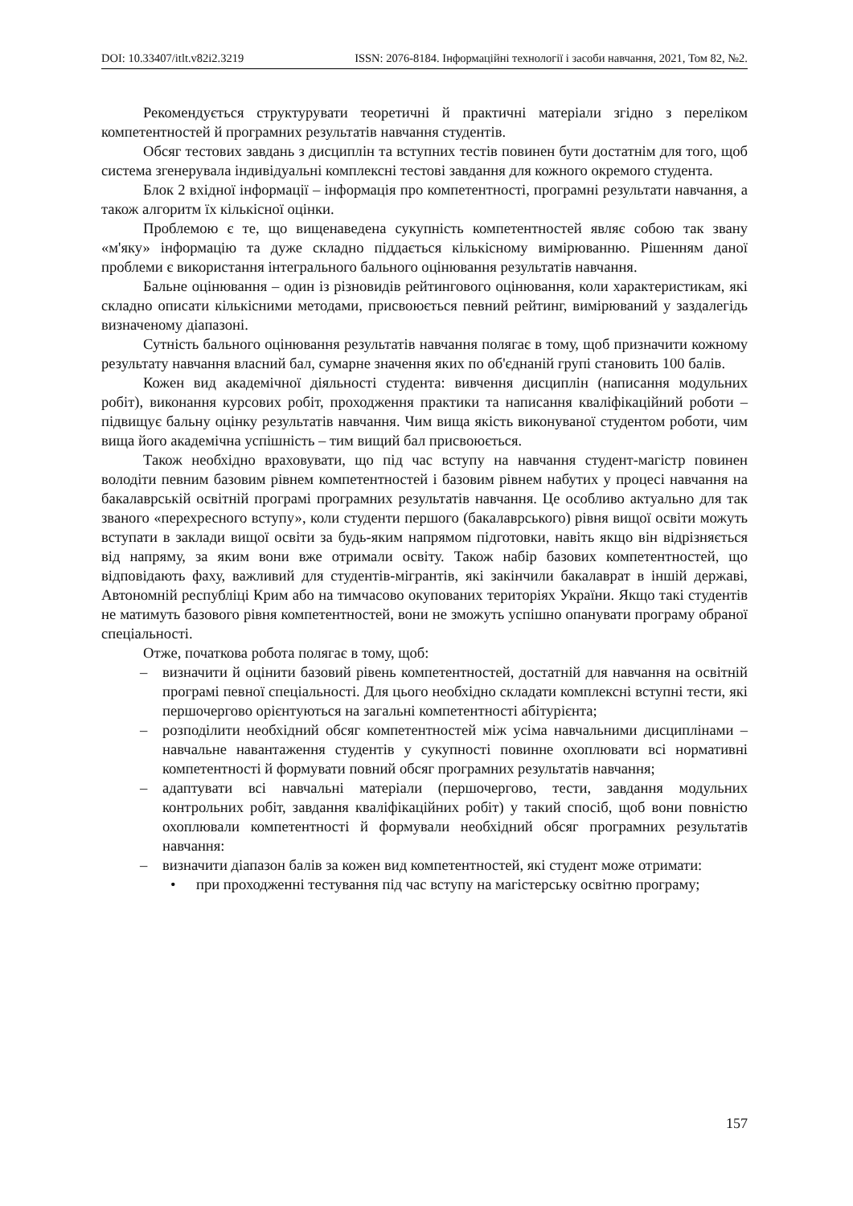DOI: 10.33407/itlt.v82i2.3219 ISSN: 2076-8184. Інформаційні технології і засоби навчання, 2021, Том 82, №2.
Рекомендується структурувати теоретичні й практичні матеріали згідно з переліком компетентностей й програмних результатів навчання студентів.
Обсяг тестових завдань з дисциплін та вступних тестів повинен бути достатнім для того, щоб система згенерувала індивідуальні комплексні тестові завдання для кожного окремого студента.
Блок 2 вхідної інформації – інформація про компетентності, програмні результати навчання, а також алгоритм їх кількісної оцінки.
Проблемою є те, що вищенаведена сукупність компетентностей являє собою так звану «м'яку» інформацію та дуже складно піддається кількісному вимірюванню. Рішенням даної проблеми є використання інтегрального бального оцінювання результатів навчання.
Бальне оцінювання – один із різновидів рейтингового оцінювання, коли характеристикам, які складно описати кількісними методами, присвоюється певний рейтинг, вимірюваний у заздалегідь визначеному діапазоні.
Сутність бального оцінювання результатів навчання полягає в тому, щоб призначити кожному результату навчання власний бал, сумарне значення яких по об'єднаній групі становить 100 балів.
Кожен вид академічної діяльності студента: вивчення дисциплін (написання модульних робіт), виконання курсових робіт, проходження практики та написання кваліфікаційний роботи – підвищує бальну оцінку результатів навчання. Чим вища якість виконуваної студентом роботи, чим вища його академічна успішність – тим вищий бал присвоюється.
Також необхідно враховувати, що під час вступу на навчання студент-магістр повинен володіти певним базовим рівнем компетентностей і базовим рівнем набутих у процесі навчання на бакалаврській освітній програмі програмних результатів навчання. Це особливо актуально для так званого «перехресного вступу», коли студенти першого (бакалаврського) рівня вищої освіти можуть вступати в заклади вищої освіти за будь-яким напрямом підготовки, навіть якщо він відрізняється від напряму, за яким вони вже отримали освіту. Також набір базових компетентностей, що відповідають фаху, важливий для студентів-мігрантів, які закінчили бакалаврат в іншій державі, Автономній республіці Крим або на тимчасово окупованих територіях України. Якщо такі студентів не матимуть базового рівня компетентностей, вони не зможуть успішно опанувати програму обраної спеціальності.
Отже, початкова робота полягає в тому, щоб:
– визначити й оцінити базовий рівень компетентностей, достатній для навчання на освітній програмі певної спеціальності. Для цього необхідно складати комплексні вступні тести, які першочергово орієнтуються на загальні компетентності абітурієнта;
– розподілити необхідний обсяг компетентностей між усіма навчальними дисциплінами – навчальне навантаження студентів у сукупності повинне охоплювати всі нормативні компетентності й формувати повний обсяг програмних результатів навчання;
– адаптувати всі навчальні матеріали (першочергово, тести, завдання модульних контрольних робіт, завдання кваліфікаційних робіт) у такий спосіб, щоб вони повністю охоплювали компетентності й формували необхідний обсяг програмних результатів навчання:
– визначити діапазон балів за кожен вид компетентностей, які студент може отримати:
• при проходженні тестування під час вступу на магістерську освітню програму;
157